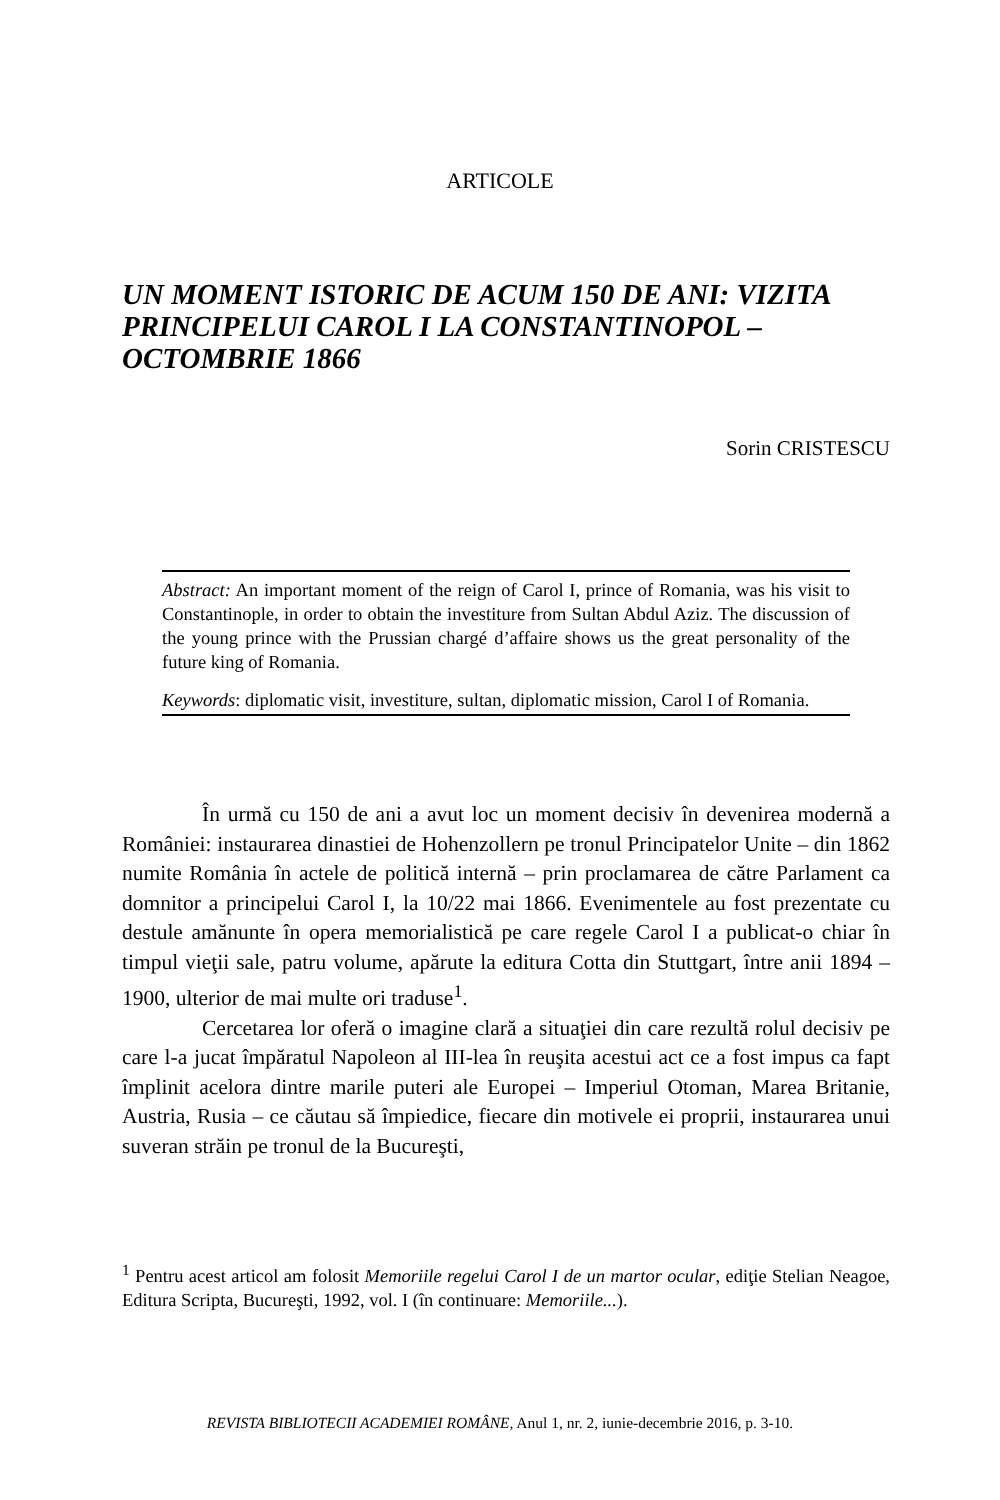ARTICOLE
UN MOMENT ISTORIC DE ACUM 150 DE ANI: VIZITA PRINCIPELUI CAROL I LA CONSTANTINOPOL – OCTOMBRIE 1866
Sorin CRISTESCU
Abstract: An important moment of the reign of Carol I, prince of Romania, was his visit to Constantinople, in order to obtain the investiture from Sultan Abdul Aziz. The discussion of the young prince with the Prussian chargé d’affaire shows us the great personality of the future king of Romania.
Keywords: diplomatic visit, investiture, sultan, diplomatic mission, Carol I of Romania.
În urmă cu 150 de ani a avut loc un moment decisiv în devenirea modernă a României: instaurarea dinastiei de Hohenzollern pe tronul Principatelor Unite – din 1862 numite România în actele de politică internă – prin proclamarea de către Parlament ca domnitor a principelui Carol I, la 10/22 mai 1866. Evenimentele au fost prezentate cu destule amănunte în opera memorialistică pe care regele Carol I a publicat-o chiar în timpul vieţii sale, patru volume, apărute la editura Cotta din Stuttgart, între anii 1894 – 1900, ulterior de mai multe ori traduse<sup>1</sup>.
Cercetarea lor oferă o imagine clară a situaţiei din care rezultă rolul decisiv pe care l-a jucat împăratul Napoleon al III-lea în reuşita acestui act ce a fost impus ca fapt împlinit acelora dintre marile puteri ale Europei – Imperiul Otoman, Marea Britanie, Austria, Rusia – ce căutau să împiedice, fiecare din motivele ei proprii, instaurarea unui suveran străin pe tronul de la Bucureşti,
<sup>1</sup> Pentru acest articol am folosit Memoriile regelui Carol I de un martor ocular, ediţie Stelian Neagoe, Editura Scripta, Bucureşti, 1992, vol. I (în continuare: Memoriile...).
REVISTA BIBLIOTECII ACADEMIEI ROMÂNE, Anul 1, nr. 2, iunie-decembrie 2016, p. 3-10.